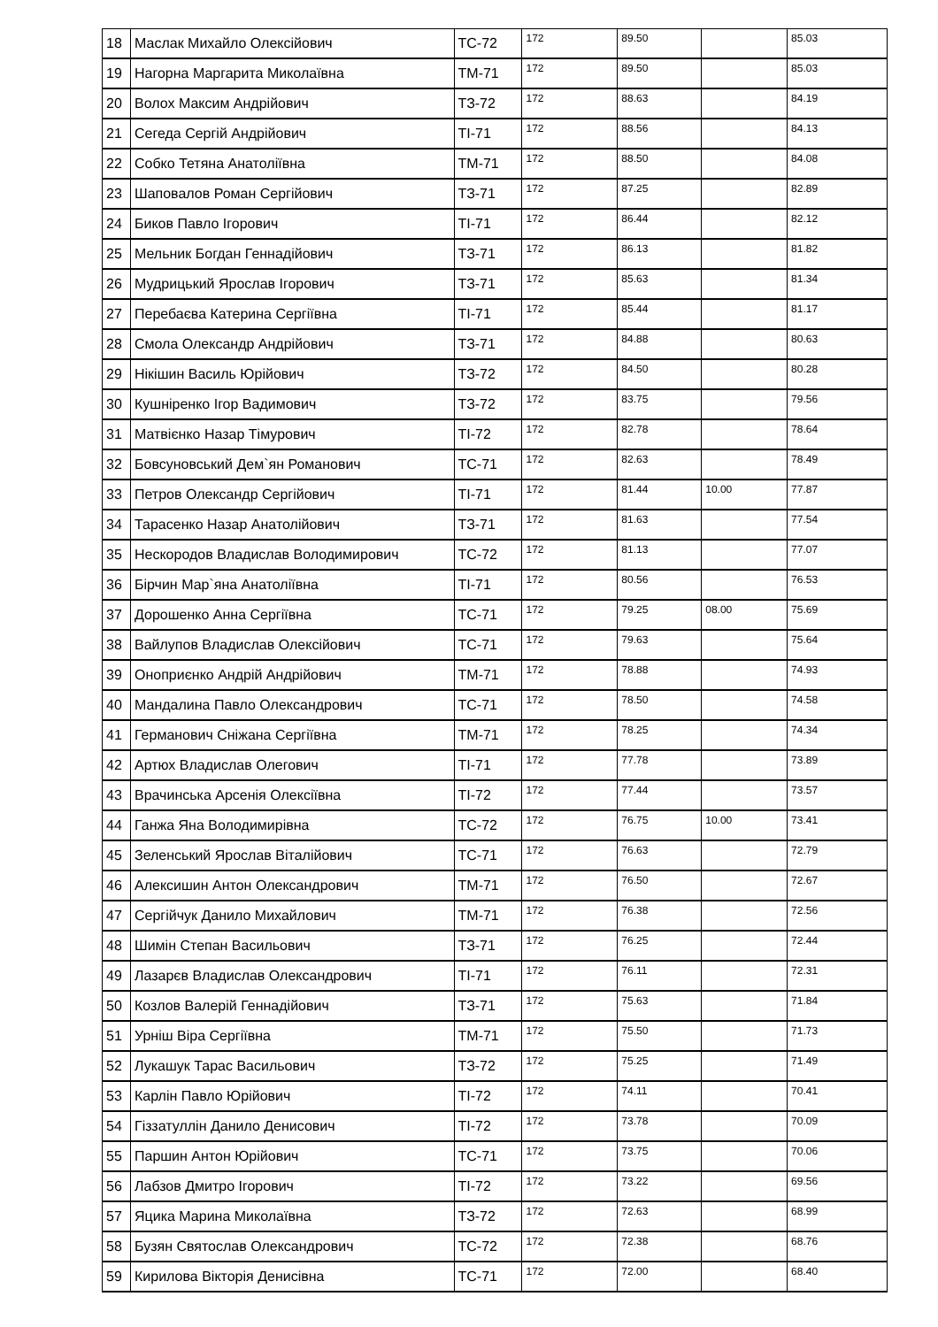| 18 | Маслак Михайло Олексійович | ТС-72 | 172 | 89.50 | | 85.03 |
| 19 | Нагорна Маргарита Миколаївна | ТМ-71 | 172 | 89.50 | | 85.03 |
| 20 | Волох Максим Андрійович | ТЗ-72 | 172 | 88.63 | | 84.19 |
| 21 | Сегеда Сергій Андрійович | ТІ-71 | 172 | 88.56 | | 84.13 |
| 22 | Собко Тетяна Анатоліївна | ТМ-71 | 172 | 88.50 | | 84.08 |
| 23 | Шаповалов Роман Сергійович | ТЗ-71 | 172 | 87.25 | | 82.89 |
| 24 | Биков Павло Ігорович | ТІ-71 | 172 | 86.44 | | 82.12 |
| 25 | Мельник Богдан Геннадійович | ТЗ-71 | 172 | 86.13 | | 81.82 |
| 26 | Мудрицький Ярослав Ігорович | ТЗ-71 | 172 | 85.63 | | 81.34 |
| 27 | Перебаєва Катерина Сергіївна | ТІ-71 | 172 | 85.44 | | 81.17 |
| 28 | Смола Олександр Андрійович | ТЗ-71 | 172 | 84.88 | | 80.63 |
| 29 | Нікішин Василь Юрійович | ТЗ-72 | 172 | 84.50 | | 80.28 |
| 30 | Кушніренко Ігор Вадимович | ТЗ-72 | 172 | 83.75 | | 79.56 |
| 31 | Матвієнко Назар Тімурович | ТІ-72 | 172 | 82.78 | | 78.64 |
| 32 | Бовсуновський Дем`ян Романович | ТС-71 | 172 | 82.63 | | 78.49 |
| 33 | Петров Олександр Сергійович | ТІ-71 | 172 | 81.44 | 10.00 | 77.87 |
| 34 | Тарасенко Назар Анатолійович | ТЗ-71 | 172 | 81.63 | | 77.54 |
| 35 | Нескородов Владислав Володимирович | ТС-72 | 172 | 81.13 | | 77.07 |
| 36 | Бірчин Мар`яна Анатоліївна | ТІ-71 | 172 | 80.56 | | 76.53 |
| 37 | Дорошенко Анна Сергіївна | ТС-71 | 172 | 79.25 | 08.00 | 75.69 |
| 38 | Вайлупов Владислав Олексійович | ТС-71 | 172 | 79.63 | | 75.64 |
| 39 | Оноприєнко Андрій Андрійович | ТМ-71 | 172 | 78.88 | | 74.93 |
| 40 | Мандалина Павло Олександрович | ТС-71 | 172 | 78.50 | | 74.58 |
| 41 | Германович Сніжана Сергіївна | ТМ-71 | 172 | 78.25 | | 74.34 |
| 42 | Артюх Владислав Олегович | ТІ-71 | 172 | 77.78 | | 73.89 |
| 43 | Врачинська Арсенія Олексіївна | ТІ-72 | 172 | 77.44 | | 73.57 |
| 44 | Ганжа Яна Володимирівна | ТС-72 | 172 | 76.75 | 10.00 | 73.41 |
| 45 | Зеленський Ярослав Віталійович | ТС-71 | 172 | 76.63 | | 72.79 |
| 46 | Алексишин Антон Олександрович | ТМ-71 | 172 | 76.50 | | 72.67 |
| 47 | Сергійчук Данило Михайлович | ТМ-71 | 172 | 76.38 | | 72.56 |
| 48 | Шимін Степан Васильович | ТЗ-71 | 172 | 76.25 | | 72.44 |
| 49 | Лазарєв Владислав Олександрович | ТІ-71 | 172 | 76.11 | | 72.31 |
| 50 | Козлов Валерій Геннадійович | ТЗ-71 | 172 | 75.63 | | 71.84 |
| 51 | Урніш Віра Сергіївна | ТМ-71 | 172 | 75.50 | | 71.73 |
| 52 | Лукашук Тарас Васильович | ТЗ-72 | 172 | 75.25 | | 71.49 |
| 53 | Карлін Павло Юрійович | ТІ-72 | 172 | 74.11 | | 70.41 |
| 54 | Гіззатуллін Данило Денисович | ТІ-72 | 172 | 73.78 | | 70.09 |
| 55 | Паршин Антон Юрійович | ТС-71 | 172 | 73.75 | | 70.06 |
| 56 | Лабзов Дмитро Ігорович | ТІ-72 | 172 | 73.22 | | 69.56 |
| 57 | Яцика Марина Миколаївна | ТЗ-72 | 172 | 72.63 | | 68.99 |
| 58 | Бузян Святослав Олександрович | ТС-72 | 172 | 72.38 | | 68.76 |
| 59 | Кирилова Вікторія Денисівна | ТС-71 | 172 | 72.00 | | 68.40 |